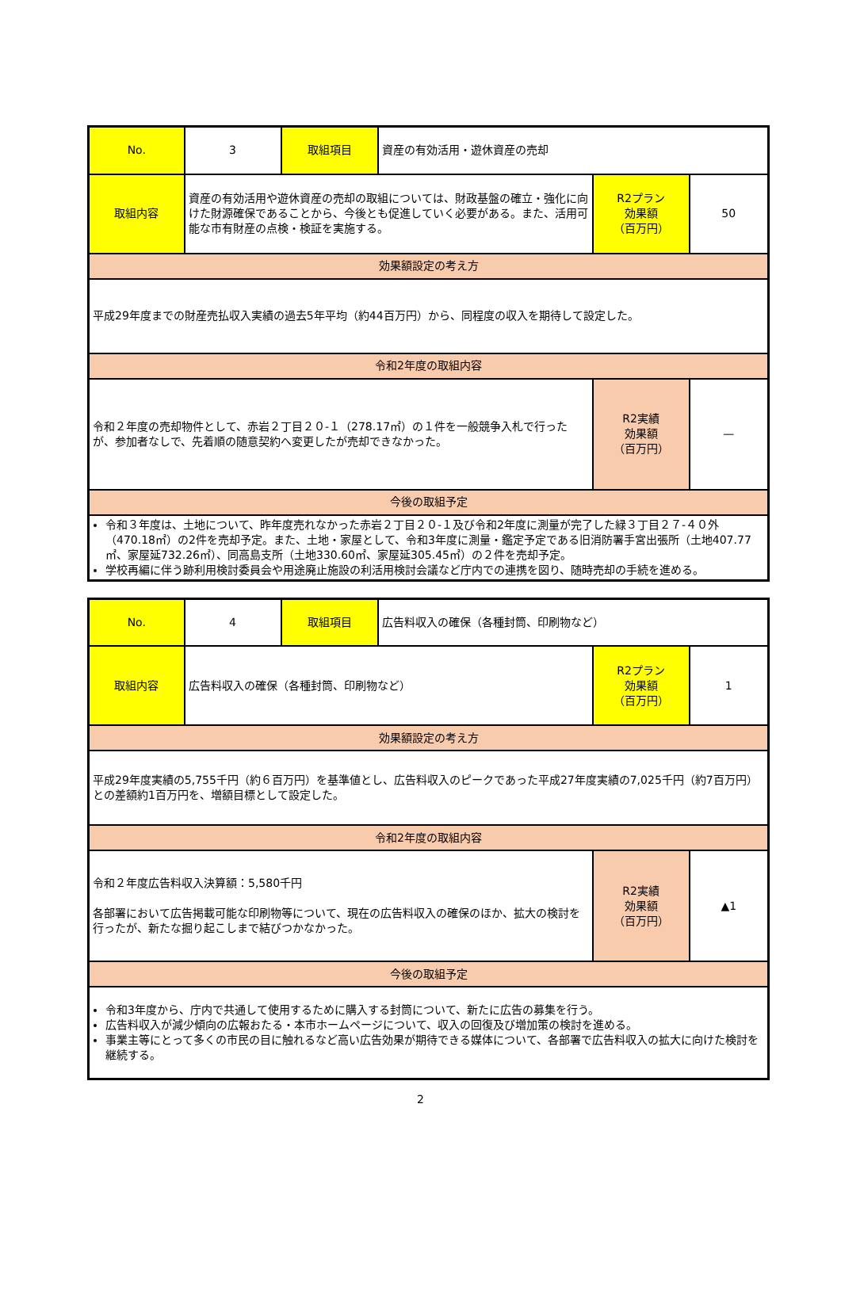| No. | 3 | 取組項目 | 資産の有効活用・遊休資産の売却 | | |
| 取組内容 | 資産の有効活用や遊休資産の売却の取組については、財政基盤の確立・強化に向けた財源確保であることから、今後とも促進していく必要がある。また、活用可能な市有財産の点検・検証を実施する。 | | | R2プラン 効果額 （百万円） | 50 |
| 効果額設定の考え方 | | | | | |
| 平成29年度までの財産売払収入実績の過去5年平均（約44百万円）から、同程度の収入を期待して設定した。 | | | | | |
| 令和2年度の取組内容 | | | | | |
| 令和２年度の売却物件として、赤岩２丁目２０-１（278.17㎡）の１件を一般競争入札で行ったが、参加者なしで、先着順の随意契約へ変更したが売却できなかった。 | | | | R2実績 効果額 （百万円） | — |
| 今後の取組予定 | | | | | |
| 令和３年度は、土地について、昨年度売れなかった赤岩２丁目２０-１及び令和2年度に測量が完了した緑３丁目２７-４０外（470.18㎡）の2件を売却予定。また、土地・家屋として、令和3年度に測量・鑑定予定である旧消防署手宮出張所（土地407.77㎡、家屋延732.26㎡）、同高島支所（土地330.60㎡、家屋延305.45㎡）の２件を売却予定。 学校再編に伴う跡利用検討委員会や用途廃止施設の利活用検討会議など庁内での連携を図り、随時売却の手続を進める。 | | | | | |
| No. | 4 | 取組項目 | 広告料収入の確保（各種封筒、印刷物など） | | |
| 取組内容 | 広告料収入の確保（各種封筒、印刷物など） | | | R2プラン 効果額 （百万円） | 1 |
| 効果額設定の考え方 | | | | | |
| 平成29年度実績の5,755千円（約６百万円）を基準値とし、広告料収入のピークであった平成27年度実績の7,025千円（約7百万円）との差額約1百万円を、増額目標として設定した。 | | | | | |
| 令和2年度の取組内容 | | | | | |
| 令和２年度広告料収入決算額：5,580千円 各部署において広告掲載可能な印刷物等について、現在の広告料収入の確保のほか、拡大の検討を行ったが、新たな掘り起こしまで結びつかなかった。 | | | | R2実績 効果額 （百万円） | ▲1 |
| 今後の取組予定 | | | | | |
| 令和3年度から、庁内で共通して使用するために購入する封筒について、新たに広告の募集を行う。 広告料収入が減少傾向の広報おたる・本市ホームページについて、収入の回復及び増加策の検討を進める。 事業主等にとって多くの市民の目に触れるなど高い広告効果が期待できる媒体について、各部署で広告料収入の拡大に向けた検討を継続する。 | | | | | |
2